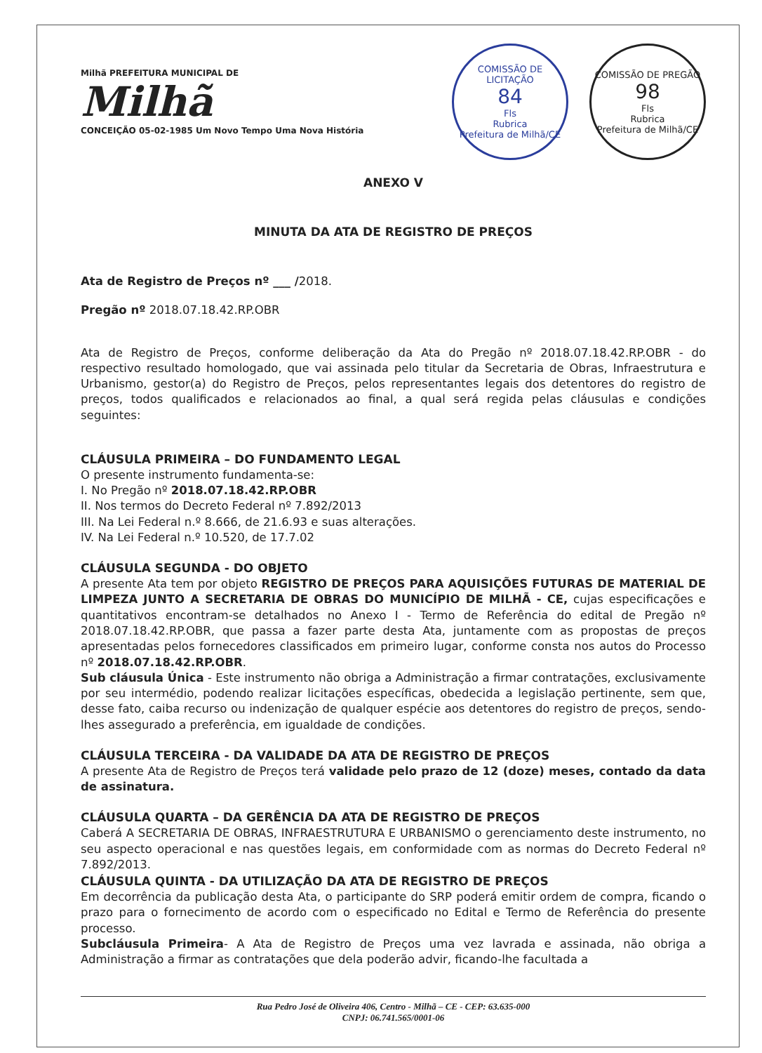Milhã PREFEITURA MUNICIPAL DE
Milhã
CONCEIÇÃO 05-02-1985 Um Novo Tempo Uma Nova História
COMISSÃO DE LICITAÇÃO
84
Fls
Rubrica
Prefeitura de Milhã/CE
COMISSÃO DE PREGÃO
98
Fls
Rubrica
Prefeitura de Milhã/CE
ANEXO V
MINUTA DA ATA DE REGISTRO DE PREÇOS
Ata de Registro de Preços nº ___ /2018.
Pregão nº 2018.07.18.42.RP.OBR
Ata de Registro de Preços, conforme deliberação da Ata do Pregão nº 2018.07.18.42.RP.OBR - do respectivo resultado homologado, que vai assinada pelo titular da Secretaria de Obras, Infraestrutura e Urbanismo, gestor(a) do Registro de Preços, pelos representantes legais dos detentores do registro de preços, todos qualificados e relacionados ao final, a qual será regida pelas cláusulas e condições seguintes:
CLÁUSULA PRIMEIRA – DO FUNDAMENTO LEGAL
O presente instrumento fundamenta-se:
I. No Pregão nº 2018.07.18.42.RP.OBR
II. Nos termos do Decreto Federal nº 7.892/2013
III. Na Lei Federal n.º 8.666, de 21.6.93 e suas alterações.
IV. Na Lei Federal n.º 10.520, de 17.7.02
CLÁUSULA SEGUNDA - DO OBJETO
A presente Ata tem por objeto REGISTRO DE PREÇOS PARA AQUISIÇÕES FUTURAS DE MATERIAL DE LIMPEZA JUNTO A SECRETARIA DE OBRAS DO MUNICÍPIO DE MILHÃ - CE, cujas especificações e quantitativos encontram-se detalhados no Anexo I - Termo de Referência do edital de Pregão nº 2018.07.18.42.RP.OBR, que passa a fazer parte desta Ata, juntamente com as propostas de preços apresentadas pelos fornecedores classificados em primeiro lugar, conforme consta nos autos do Processo nº 2018.07.18.42.RP.OBR.
Sub cláusula Única - Este instrumento não obriga a Administração a firmar contratações, exclusivamente por seu intermédio, podendo realizar licitações específicas, obedecida a legislação pertinente, sem que, desse fato, caiba recurso ou indenização de qualquer espécie aos detentores do registro de preços, sendo-lhes assegurado a preferência, em igualdade de condições.
CLÁUSULA TERCEIRA - DA VALIDADE DA ATA DE REGISTRO DE PREÇOS
A presente Ata de Registro de Preços terá validade pelo prazo de 12 (doze) meses, contado da data de assinatura.
CLÁUSULA QUARTA – DA GERÊNCIA DA ATA DE REGISTRO DE PREÇOS
Caberá A SECRETARIA DE OBRAS, INFRAESTRUTURA E URBANISMO o gerenciamento deste instrumento, no seu aspecto operacional e nas questões legais, em conformidade com as normas do Decreto Federal nº 7.892/2013.
CLÁUSULA QUINTA - DA UTILIZAÇÃO DA ATA DE REGISTRO DE PREÇOS
Em decorrência da publicação desta Ata, o participante do SRP poderá emitir ordem de compra, ficando o prazo para o fornecimento de acordo com o especificado no Edital e Termo de Referência do presente processo.
Subcláusula Primeira- A Ata de Registro de Preços uma vez lavrada e assinada, não obriga a Administração a firmar as contratações que dela poderão advir, ficando-lhe facultada a
Rua Pedro José de Oliveira 406, Centro - Milhã – CE - CEP: 63.635-000
CNPJ: 06.741.565/0001-06